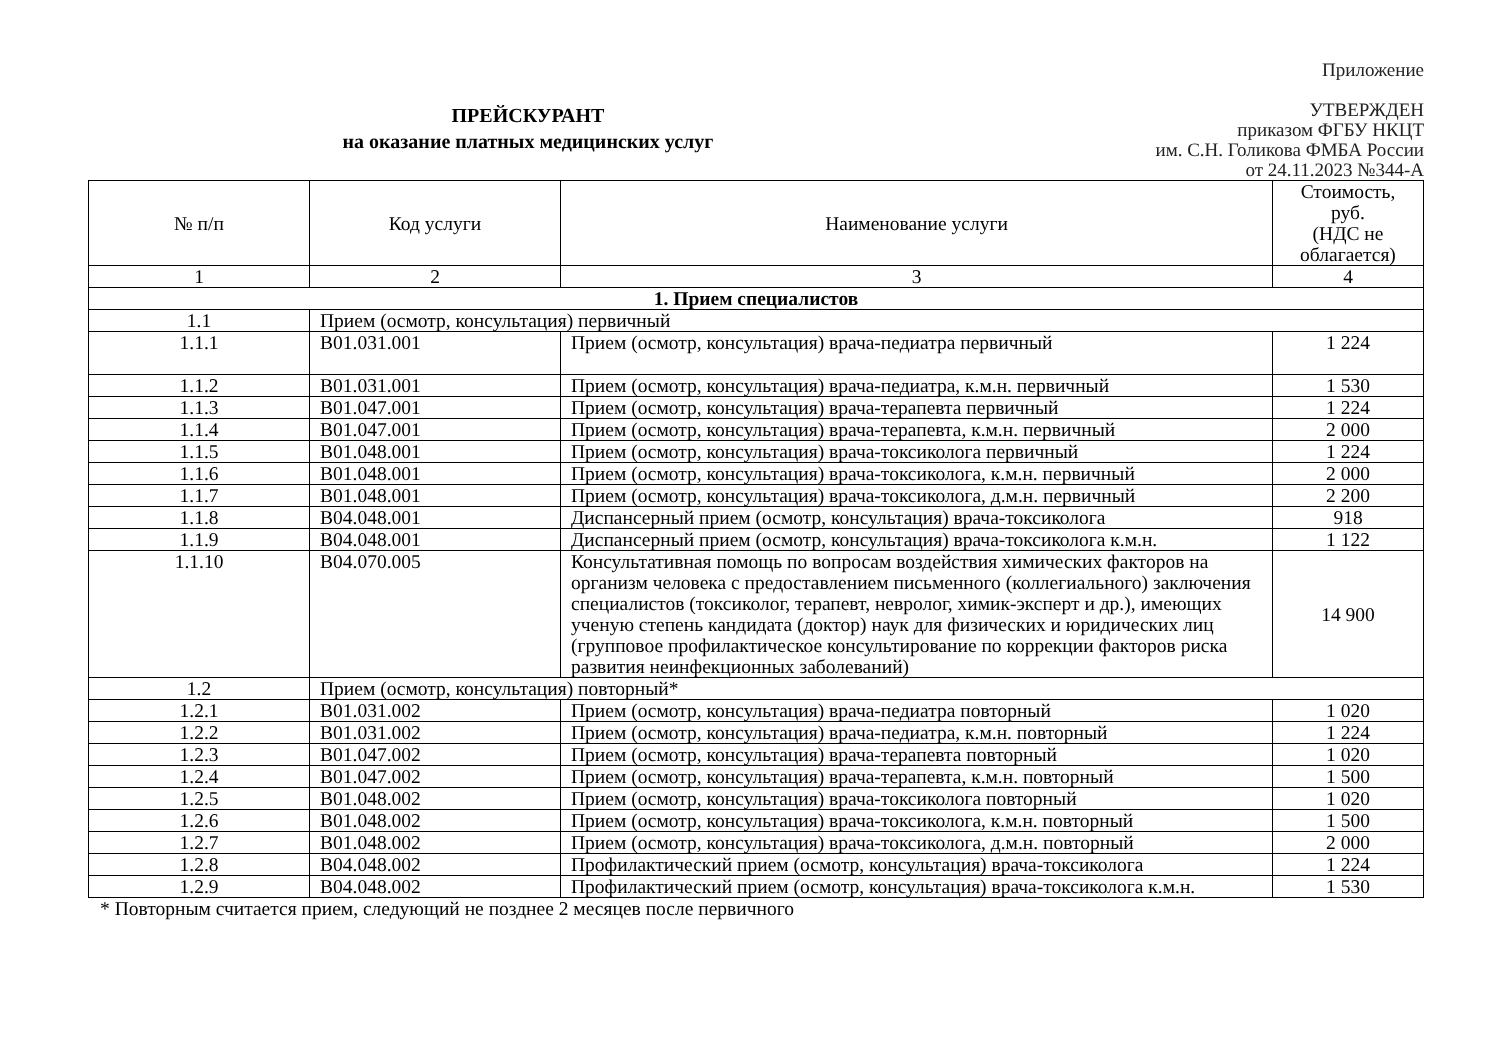Приложение
УТВЕРЖДЕН
приказом ФГБУ НКЦТ
им. С.Н. Голикова ФМБА России
от 24.11.2023 №344-А
ПРЕЙСКУРАНТ
на оказание платных медицинских услуг
| № п/п | Код услуги | Наименование услуги | Стоимость, руб. (НДС не облагается) |
| --- | --- | --- | --- |
| 1 | 2 | 3 | 4 |
| 1. Прием специалистов | | | |
| 1.1 | Прием (осмотр, консультация) первичный | | |
| 1.1.1 | B01.031.001 | Прием (осмотр, консультация) врача-педиатра первичный | 1 224 |
| 1.1.2 | B01.031.001 | Прием (осмотр, консультация) врача-педиатра, к.м.н. первичный | 1 530 |
| 1.1.3 | B01.047.001 | Прием (осмотр, консультация) врача-терапевта первичный | 1 224 |
| 1.1.4 | B01.047.001 | Прием (осмотр, консультация) врача-терапевта, к.м.н. первичный | 2 000 |
| 1.1.5 | B01.048.001 | Прием (осмотр, консультация) врача-токсиколога первичный | 1 224 |
| 1.1.6 | B01.048.001 | Прием (осмотр, консультация) врача-токсиколога, к.м.н. первичный | 2 000 |
| 1.1.7 | B01.048.001 | Прием (осмотр, консультация) врача-токсиколога, д.м.н. первичный | 2 200 |
| 1.1.8 | B04.048.001 | Диспансерный прием (осмотр, консультация) врача-токсиколога | 918 |
| 1.1.9 | B04.048.001 | Диспансерный прием (осмотр, консультация) врача-токсиколога к.м.н. | 1 122 |
| 1.1.10 | B04.070.005 | Консультативная помощь по вопросам воздействия химических факторов на организм человека с предоставлением письменного (коллегиального) заключения специалистов (токсиколог, терапевт, невролог, химик-эксперт и др.), имеющих ученую степень кандидата (доктор) наук для физических и юридических лиц (групповое профилактическое консультирование по коррекции факторов риска развития неинфекционных заболеваний) | 14 900 |
| 1.2 | Прием (осмотр, консультация) повторный* | | |
| 1.2.1 | B01.031.002 | Прием (осмотр, консультация) врача-педиатра повторный | 1 020 |
| 1.2.2 | B01.031.002 | Прием (осмотр, консультация) врача-педиатра, к.м.н. повторный | 1 224 |
| 1.2.3 | B01.047.002 | Прием (осмотр, консультация) врача-терапевта повторный | 1 020 |
| 1.2.4 | B01.047.002 | Прием (осмотр, консультация) врача-терапевта, к.м.н. повторный | 1 500 |
| 1.2.5 | B01.048.002 | Прием (осмотр, консультация) врача-токсиколога повторный | 1 020 |
| 1.2.6 | B01.048.002 | Прием (осмотр, консультация) врача-токсиколога, к.м.н. повторный | 1 500 |
| 1.2.7 | B01.048.002 | Прием (осмотр, консультация) врача-токсиколога, д.м.н. повторный | 2 000 |
| 1.2.8 | B04.048.002 | Профилактический прием (осмотр, консультация) врача-токсиколога | 1 224 |
| 1.2.9 | B04.048.002 | Профилактический прием (осмотр, консультация) врача-токсиколога к.м.н. | 1 530 |
* Повторным считается прием, следующий не позднее 2 месяцев после первичного